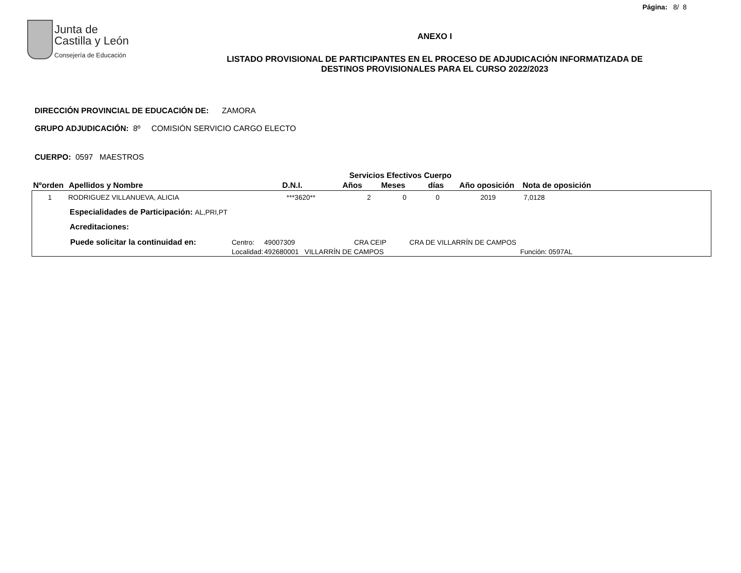Página: 8/ 8
Junta de
Castilla y León
Consejería de Educación
ANEXO I
LISTADO PROVISIONAL DE PARTICIPANTES EN EL PROCESO DE ADJUDICACIÓN INFORMATIZADA DE
DESTINOS PROVISIONALES PARA EL CURSO 2022/2023
DIRECCIÓN PROVINCIAL DE EDUCACIÓN DE: ZAMORA
GRUPO ADJUDICACIÓN: 8º COMISIÓN SERVICIO CARGO ELECTO
CUERPO: 0597 MAESTROS
| | | | Servicios Efectivos Cuerpo | | | | |
| Nºorden | Apellidos y Nombre | D.N.I. | Años | Meses | días | Año oposición | Nota de oposición |
| 1 | RODRIGUEZ VILLANUEVA, ALICIA | ***3620** | 2 | 0 | 0 | 2019 | 7,0128 |
Especialidades de Participación: AL,PRI,PT
Acreditaciones:
| Puede solicitar la continuidad en: | Centro: | 49007309 | CRA CEIP | CRA DE VILLARRÍN DE CAMPOS | |
| | Localidad: | 492680001 VILLARRÍN DE CAMPOS | | | Función: 0597AL |